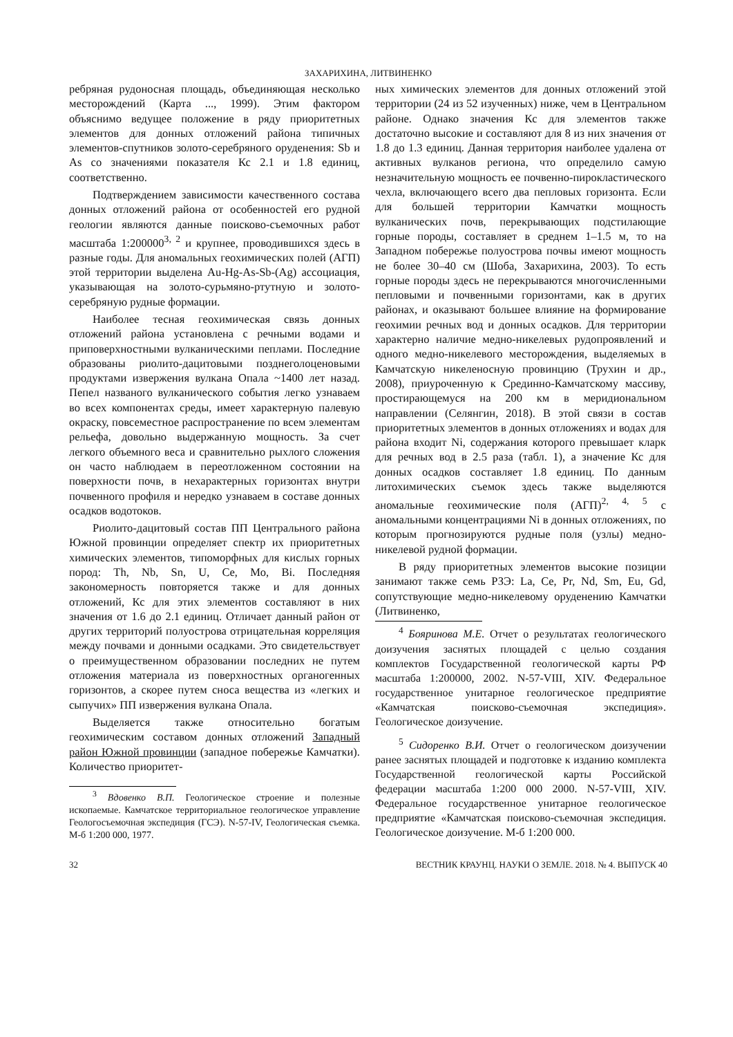ЗАХАРИХИНА, ЛИТВИНЕНКО
ребряная рудоносная площадь, объединяющая несколько месторождений (Карта ..., 1999). Этим фактором объяснимо ведущее положение в ряду приоритетных элементов для донных отложений района типичных элементов-спутников золото-серебряного оруденения: Sb и As со значениями показателя Кс 2.1 и 1.8 единиц, соответственно.
Подтверждением зависимости качественного состава донных отложений района от особенностей его рудной геологии являются данные поисково-съемочных работ масштаба 1:200000<sup>3, 2</sup> и крупнее, проводившихся здесь в разные годы. Для аномальных геохимических полей (АГП) этой территории выделена Au-Hg-As-Sb-(Ag) ассоциация, указывающая на золото-сурьмяно-ртутную и золото-серебряную рудные формации.
Наиболее тесная геохимическая связь донных отложений района установлена с речными водами и приповерхностными вулканическими пеплами. Последние образованы риолито-дацитовыми позднеголоценовыми продуктами извержения вулкана Опала ~1400 лет назад. Пепел названого вулканического события легко узнаваем во всех компонентах среды, имеет характерную палевую окраску, повсеместное распространение по всем элементам рельефа, довольно выдержанную мощность. За счет легкого объемного веса и сравнительно рыхлого сложения он часто наблюдаем в переотложенном состоянии на поверхности почв, в нехарактерных горизонтах внутри почвенного профиля и нередко узнаваем в составе донных осадков водотоков.
Риолито-дацитовый состав ПП Центрального района Южной провинции определяет спектр их приоритетных химических элементов, типоморфных для кислых горных пород: Th, Nb, Sn, U, Ce, Mo, Bi. Последняя закономерность повторяется также и для донных отложений, Кс для этих элементов составляют в них значения от 1.6 до 2.1 единиц. Отличает данный район от других территорий полуострова отрицательная корреляция между почвами и донными осадками. Это свидетельствует о преимущественном образовании последних не путем отложения материала из поверхностных органогенных горизонтов, а скорее путем сноса вещества из «легких и сыпучих» ПП извержения вулкана Опала.
Выделяется также относительно богатым геохимическим составом донных отложений Западный район Южной провинции (западное побережье Камчатки). Количество приоритет-
<sup>3</sup> Вдовенко В.П. Геологическое строение и полезные ископаемые. Камчатское территориальное геологическое управление Геологосъемочная экспедиция (ГСЭ). N-57-IV, Геологическая съемка. М-б 1:200 000, 1977.
ных химических элементов для донных отложений этой территории (24 из 52 изученных) ниже, чем в Центральном районе. Однако значения Кс для элементов также достаточно высокие и составляют для 8 из них значения от 1.8 до 1.3 единиц. Данная территория наиболее удалена от активных вулканов региона, что определило самую незначительную мощность ее почвенно-пирокластического чехла, включающего всего два пепловых горизонта. Если для большей территории Камчатки мощность вулканических почв, перекрывающих подстилающие горные породы, составляет в среднем 1–1.5 м, то на Западном побережье полуострова почвы имеют мощность не более 30–40 см (Шоба, Захарихина, 2003). То есть горные породы здесь не перекрываются многочисленными пепловыми и почвенными горизонтами, как в других районах, и оказывают большее влияние на формирование геохимии речных вод и донных осадков. Для территории характерно наличие медно-никелевых рудопроявлений и одного медно-никелевого месторождения, выделяемых в Камчатскую никеленосную провинцию (Трухин и др., 2008), приуроченную к Срединно-Камчатскому массиву, простирающемуся на 200 км в меридиональном направлении (Селянгин, 2018). В этой связи в состав приоритетных элементов в донных отложениях и водах для района входит Ni, содержания которого превышает кларк для речных вод в 2.5 раза (табл. 1), а значение Кс для донных осадков составляет 1.8 единиц. По данным литохимических съемок здесь также выделяются аномальные геохимические поля (АГП)<sup>2, 4, 5</sup> с аномальными концентрациями Ni в донных отложениях, по которым прогнозируются рудные поля (узлы) медно-никелевой рудной формации.
В ряду приоритетных элементов высокие позиции занимают также семь РЗЭ: La, Ce, Pr, Nd, Sm, Eu, Gd, сопутствующие медно-никелевому оруденению Камчатки (Литвиненко,
<sup>4</sup> Бояринова М.Е. Отчет о результатах геологического доизучения заснятых площадей с целью создания комплектов Государственной геологической карты РФ масштаба 1:200000, 2002. N-57-VIII, XIV. Федеральное государственное унитарное геологическое предприятие «Камчатская поисково-съемочная экспедиция». Геологическое доизучение.
<sup>5</sup> Сидоренко В.И. Отчет о геологическом доизучении ранее заснятых площадей и подготовке к изданию комплекта Государственной геологической карты Российской федерации масштаба 1:200 000 2000. N-57-VIII, XIV. Федеральное государственное унитарное геологическое предприятие «Камчатская поисково-съемочная экспедиция. Геологическое доизучение. М-б 1:200 000.
32 ВЕСТНИК КРАУНЦ. НАУКИ О ЗЕМЛЕ. 2018. № 4. ВЫПУСК 40